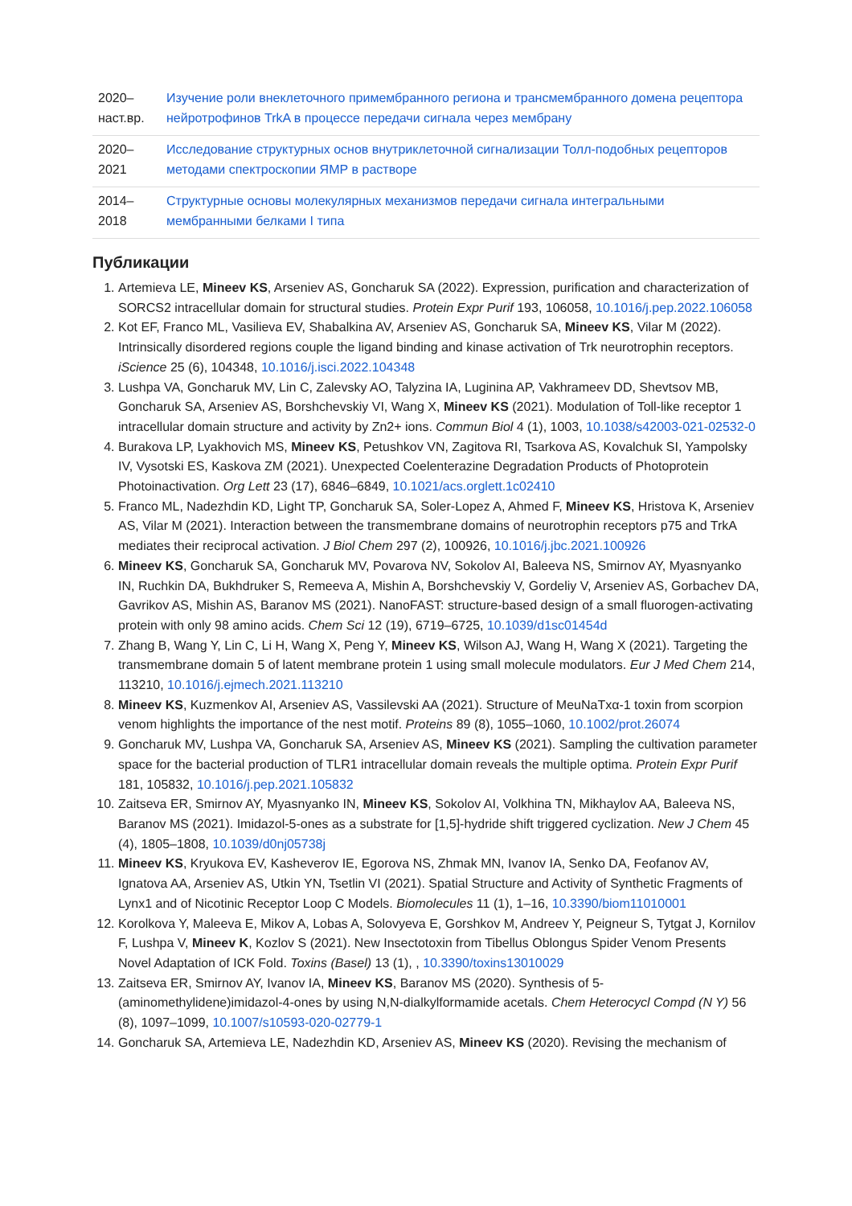| 2020– наст.вр. | Изучение роли внеклеточного примембранного региона и трансмембранного домена рецептора нейротрофинов TrkA в процессе передачи сигнала через мембрану |
| 2020– 2021 | Исследование структурных основ внутриклеточной сигнализации Толл-подобных рецепторов методами спектроскопии ЯМР в растворе |
| 2014– 2018 | Структурные основы молекулярных механизмов передачи сигнала интегральными мембранными белками I типа |
Публикации
1. Artemieva LE, Mineev KS, Arseniev AS, Goncharuk SA (2022). Expression, purification and characterization of SORCS2 intracellular domain for structural studies. Protein Expr Purif 193, 106058, 10.1016/j.pep.2022.106058
2. Kot EF, Franco ML, Vasilieva EV, Shabalkina AV, Arseniev AS, Goncharuk SA, Mineev KS, Vilar M (2022). Intrinsically disordered regions couple the ligand binding and kinase activation of Trk neurotrophin receptors. iScience 25 (6), 104348, 10.1016/j.isci.2022.104348
3. Lushpa VA, Goncharuk MV, Lin C, Zalevsky AO, Talyzina IA, Luginina AP, Vakhrameev DD, Shevtsov MB, Goncharuk SA, Arseniev AS, Borshchevskiy VI, Wang X, Mineev KS (2021). Modulation of Toll-like receptor 1 intracellular domain structure and activity by Zn2+ ions. Commun Biol 4 (1), 1003, 10.1038/s42003-021-02532-0
4. Burakova LP, Lyakhovich MS, Mineev KS, Petushkov VN, Zagitova RI, Tsarkova AS, Kovalchuk SI, Yampolsky IV, Vysotski ES, Kaskova ZM (2021). Unexpected Coelenterazine Degradation Products of Photoprotein Photoinactivation. Org Lett 23 (17), 6846–6849, 10.1021/acs.orglett.1c02410
5. Franco ML, Nadezhdin KD, Light TP, Goncharuk SA, Soler-Lopez A, Ahmed F, Mineev KS, Hristova K, Arseniev AS, Vilar M (2021). Interaction between the transmembrane domains of neurotrophin receptors p75 and TrkA mediates their reciprocal activation. J Biol Chem 297 (2), 100926, 10.1016/j.jbc.2021.100926
6. Mineev KS, Goncharuk SA, Goncharuk MV, Povarova NV, Sokolov AI, Baleeva NS, Smirnov AY, Myasnyanko IN, Ruchkin DA, Bukhdruker S, Remeeva A, Mishin A, Borshchevskiy V, Gordeliy V, Arseniev AS, Gorbachev DA, Gavrikov AS, Mishin AS, Baranov MS (2021). NanoFAST: structure-based design of a small fluorogen-activating protein with only 98 amino acids. Chem Sci 12 (19), 6719–6725, 10.1039/d1sc01454d
7. Zhang B, Wang Y, Lin C, Li H, Wang X, Peng Y, Mineev KS, Wilson AJ, Wang H, Wang X (2021). Targeting the transmembrane domain 5 of latent membrane protein 1 using small molecule modulators. Eur J Med Chem 214, 113210, 10.1016/j.ejmech.2021.113210
8. Mineev KS, Kuzmenkov AI, Arseniev AS, Vassilevski AA (2021). Structure of MeuNaTxα-1 toxin from scorpion venom highlights the importance of the nest motif. Proteins 89 (8), 1055–1060, 10.1002/prot.26074
9. Goncharuk MV, Lushpa VA, Goncharuk SA, Arseniev AS, Mineev KS (2021). Sampling the cultivation parameter space for the bacterial production of TLR1 intracellular domain reveals the multiple optima. Protein Expr Purif 181, 105832, 10.1016/j.pep.2021.105832
10. Zaitseva ER, Smirnov AY, Myasnyanko IN, Mineev KS, Sokolov AI, Volkhina TN, Mikhaylov AA, Baleeva NS, Baranov MS (2021). Imidazol-5-ones as a substrate for [1,5]-hydride shift triggered cyclization. New J Chem 45 (4), 1805–1808, 10.1039/d0nj05738j
11. Mineev KS, Kryukova EV, Kasheverov IE, Egorova NS, Zhmak MN, Ivanov IA, Senko DA, Feofanov AV, Ignatova AA, Arseniev AS, Utkin YN, Tsetlin VI (2021). Spatial Structure and Activity of Synthetic Fragments of Lynx1 and of Nicotinic Receptor Loop C Models. Biomolecules 11 (1), 1–16, 10.3390/biom11010001
12. Korolkova Y, Maleeva E, Mikov A, Lobas A, Solovyeva E, Gorshkov M, Andreev Y, Peigneur S, Tytgat J, Kornilov F, Lushpa V, Mineev K, Kozlov S (2021). New Insectotoxin from Tibellus Oblongus Spider Venom Presents Novel Adaptation of ICK Fold. Toxins (Basel) 13 (1), , 10.3390/toxins13010029
13. Zaitseva ER, Smirnov AY, Ivanov IA, Mineev KS, Baranov MS (2020). Synthesis of 5-(aminomethylidene)imidazol-4-ones by using N,N-dialkylformamide acetals. Chem Heterocycl Compd (N Y) 56 (8), 1097–1099, 10.1007/s10593-020-02779-1
14. Goncharuk SA, Artemieva LE, Nadezhdin KD, Arseniev AS, Mineev KS (2020). Revising the mechanism of